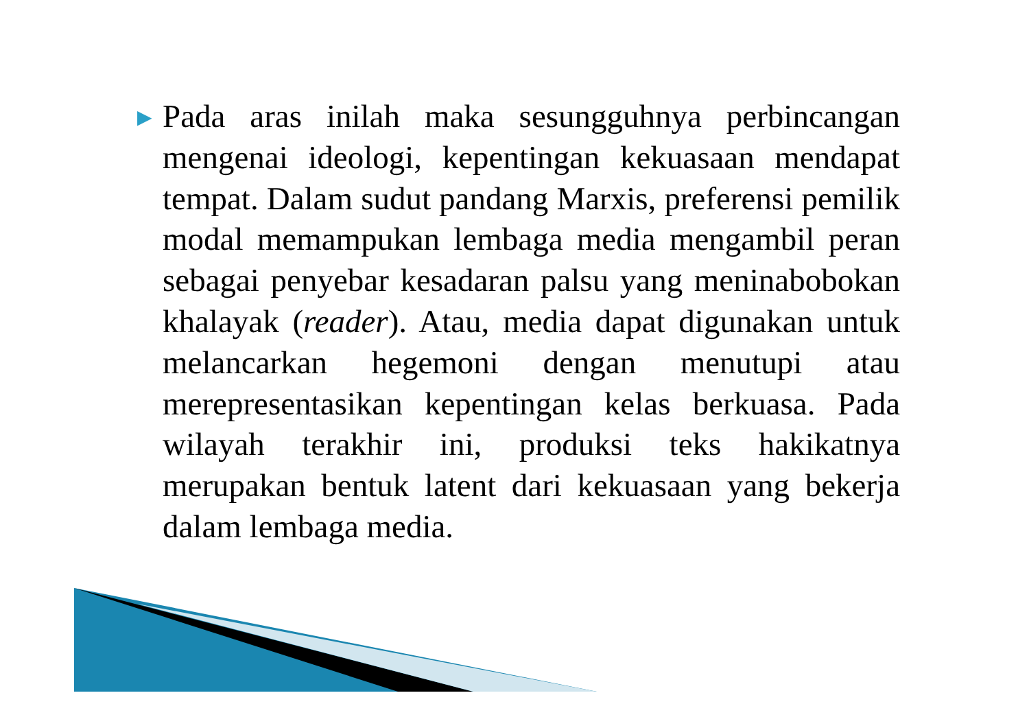▶
Pada aras inilah maka sesungguhnya perbincangan mengenai ideologi, kepentingan kekuasaan mendapat tempat. Dalam sudut pandang Marxis, preferensi pemilik modal memampukan lembaga media mengambil peran sebagai penyebar kesadaran palsu yang meninabobokan khalayak (reader). Atau, media dapat digunakan untuk melancarkan hegemoni dengan menutupi atau merepresentasikan kepentingan kelas berkuasa. Pada wilayah terakhir ini, produksi teks hakikatnya merupakan bentuk latent dari kekuasaan yang bekerja dalam lembaga media.